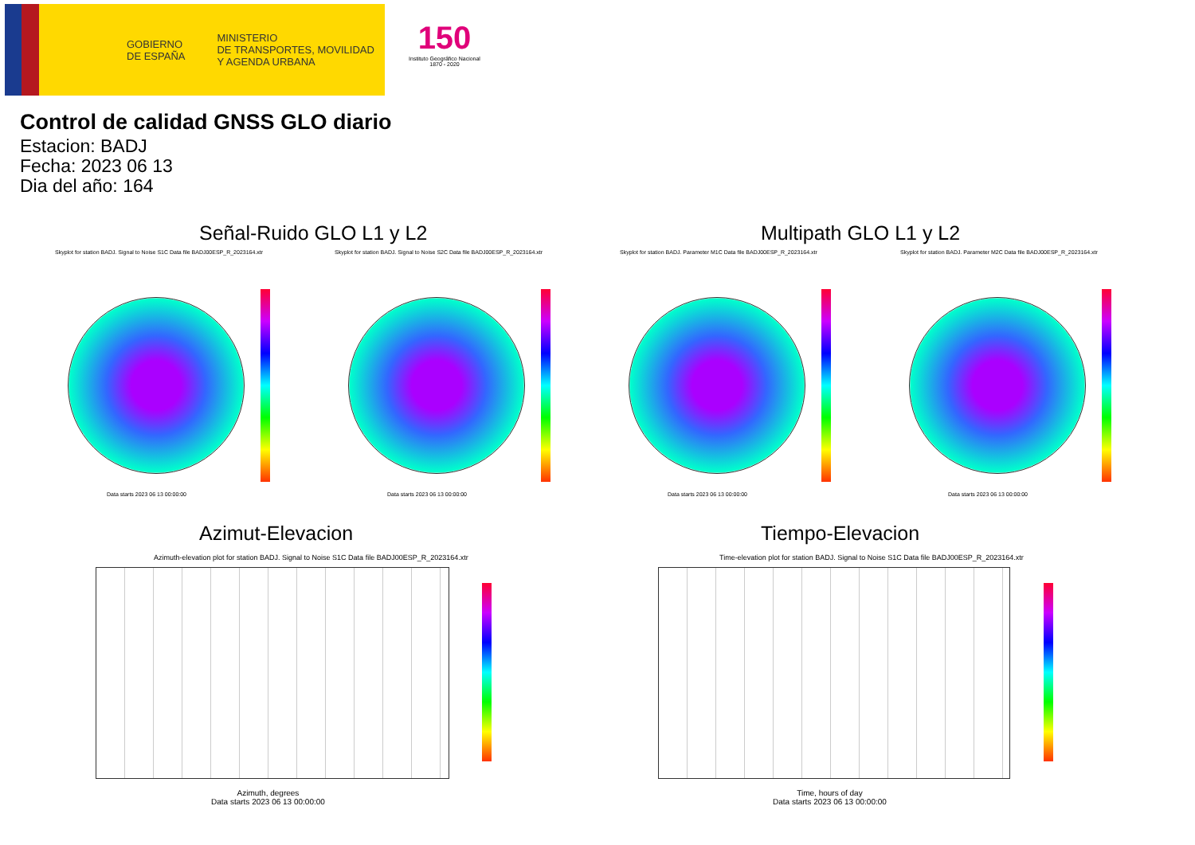GOBIERNO
DE ESPAÑA
MINISTERIO
DE TRANSPORTES, MOVILIDAD
Y AGENDA URBANA
150
Instituto Geográfico Nacional 1870 - 2020
Control de calidad GNSS GLO diario
Estacion: BADJ
Fecha: 2023 06 13
Dia del año: 164
Señal-Ruido GLO L1 y L2 Multipath GLO L1 y L2
Skyplot for station BADJ. Signal to Noise S1C Data file BADJ00ESP_R_2023164.xtr
Skyplot for station BADJ. Signal to Noise S2C Data file BADJ00ESP_R_2023164.xtr
Skyplot for station BADJ. Parameter M1C Data file BADJ00ESP_R_2023164.xtr
Skyplot for station BADJ. Parameter M2C Data file BADJ00ESP_R_2023164.xtr
Data starts 2023 06 13 00:00:00
Data starts 2023 06 13 00:00:00
Data starts 2023 06 13 00:00:00
Data starts 2023 06 13 00:00:00
Azimut-Elevacion Tiempo-Elevacion
Azimuth-elevation plot for station BADJ. Signal to Noise S1C Data file BADJ00ESP_R_2023164.xtr
Time-elevation plot for station BADJ. Signal to Noise S1C Data file BADJ00ESP_R_2023164.xtr
Azimuth, degrees
Data starts 2023 06 13 00:00:00
Time, hours of day
Data starts 2023 06 13 00:00:00